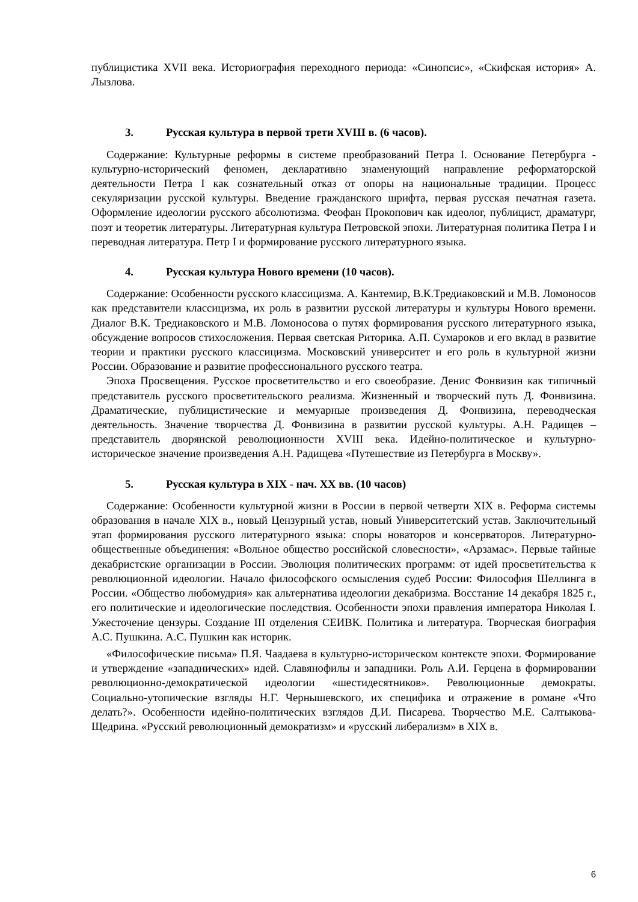публицистика XVII века. Историография переходного периода: «Синопсис», «Скифская история» А. Лызлова.
3. Русская культура в первой трети XVIII в. (6 часов).
Содержание: Культурные реформы в системе преобразований Петра I. Основание Петербурга - культурно-исторический феномен, декларативно знаменующий направление реформаторской деятельности Петра I как сознательный отказ от опоры на национальные традиции. Процесс секуляризации русской культуры. Введение гражданского шрифта, первая русская печатная газета. Оформление идеологии русского абсолютизма. Феофан Прокопович как идеолог, публицист, драматург, поэт и теоретик литературы. Литературная культура Петровской эпохи. Литературная политика Петра I и переводная литература. Петр I и формирование русского литературного языка.
4. Русская культура Нового времени (10 часов).
Содержание: Особенности русского классицизма. А. Кантемир, В.К.Тредиаковский и М.В. Ломоносов как представители классицизма, их роль в развитии русской литературы и культуры Нового времени. Диалог В.К. Тредиаковского и М.В. Ломоносова о путях формирования русского литературного языка, обсуждение вопросов стихосложения. Первая светская Риторика. А.П. Сумароков и его вклад в развитие теории и практики русского классицизма. Московский университет и его роль в культурной жизни России. Образование и развитие профессионального русского театра.
Эпоха Просвещения. Русское просветительство и его своеобразие. Денис Фонвизин как типичный представитель русского просветительского реализма. Жизненный и творческий путь Д. Фонвизина. Драматические, публицистические и мемуарные произведения Д. Фонвизина, переводческая деятельность. Значение творчества Д. Фонвизина в развитии русской культуры. А.Н. Радищев – представитель дворянской революционности XVIII века. Идейно-политическое и культурно-историческое значение произведения А.Н. Радищева «Путешествие из Петербурга в Москву».
5. Русская культура в XIX - нач. XX вв. (10 часов)
Содержание: Особенности культурной жизни в России в первой четверти XIX в. Реформа системы образования в начале XIX в., новый Цензурный устав, новый Университетский устав. Заключительный этап формирования русского литературного языка: споры новаторов и консерваторов. Литературно-общественные объединения: «Вольное общество российской словесности», «Арзамас». Первые тайные декабристские организации в России. Эволюция политических программ: от идей просветительства к революционной идеологии. Начало философского осмысления судеб России: Философия Шеллинга в России. «Общество любомудрия» как альтернатива идеологии декабризма. Восстание 14 декабря 1825 г., его политические и идеологические последствия. Особенности эпохи правления императора Николая I. Ужесточение цензуры. Создание III отделения СЕИВК. Политика и литература. Творческая биография А.С. Пушкина. А.С. Пушкин как историк.
«Философические письма» П.Я. Чаадаева в культурно-историческом контексте эпохи. Формирование и утверждение «западнических» идей. Славянофилы и западники. Роль А.И. Герцена в формировании революционно-демократической идеологии «шестидесятников». Революционные демократы. Социально-утопические взгляды Н.Г. Чернышевского, их специфика и отражение в романе «Что делать?». Особенности идейно-политических взглядов Д.И. Писарева. Творчество М.Е. Салтыкова-Щедрина. «Русский революционный демократизм» и «русский либерализм» в XIX в.
6